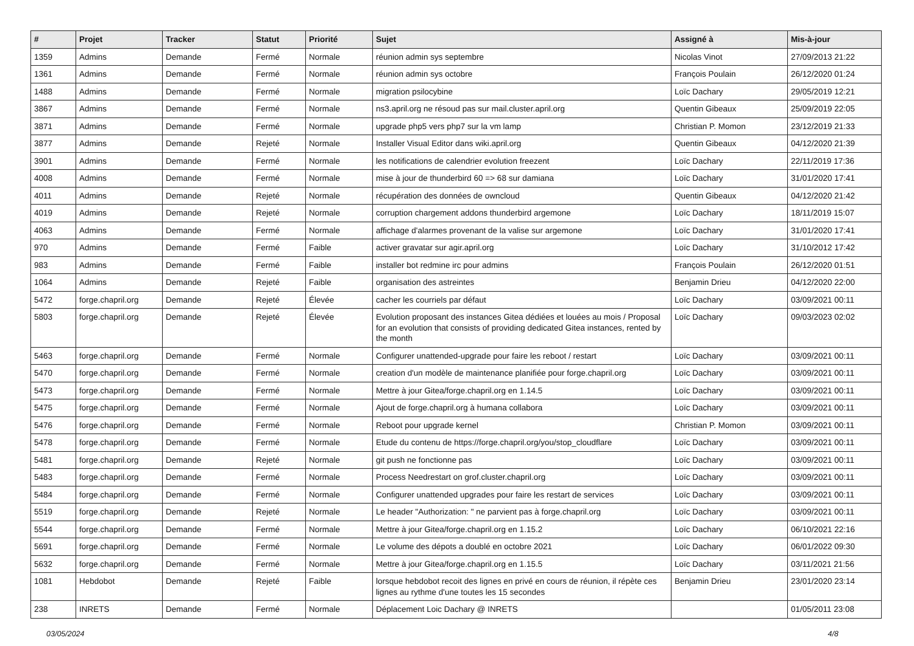| # | Projet | Tracker | Statut | Priorité | Sujet | Assigné à | Mis-à-jour |
| --- | --- | --- | --- | --- | --- | --- | --- |
| 1359 | Admins | Demande | Fermé | Normale | réunion admin sys septembre | Nicolas Vinot | 27/09/2013 21:22 |
| 1361 | Admins | Demande | Fermé | Normale | réunion admin sys octobre | François Poulain | 26/12/2020 01:24 |
| 1488 | Admins | Demande | Fermé | Normale | migration psilocybine | Loïc Dachary | 29/05/2019 12:21 |
| 3867 | Admins | Demande | Fermé | Normale | ns3.april.org ne résoud pas sur mail.cluster.april.org | Quentin Gibeaux | 25/09/2019 22:05 |
| 3871 | Admins | Demande | Fermé | Normale | upgrade php5 vers php7 sur la vm lamp | Christian P. Momon | 23/12/2019 21:33 |
| 3877 | Admins | Demande | Rejeté | Normale | Installer Visual Editor dans wiki.april.org | Quentin Gibeaux | 04/12/2020 21:39 |
| 3901 | Admins | Demande | Fermé | Normale | les notifications de calendrier evolution freezent | Loïc Dachary | 22/11/2019 17:36 |
| 4008 | Admins | Demande | Fermé | Normale | mise à jour de thunderbird 60 => 68 sur damiana | Loïc Dachary | 31/01/2020 17:41 |
| 4011 | Admins | Demande | Rejeté | Normale | récupération des données de owncloud | Quentin Gibeaux | 04/12/2020 21:42 |
| 4019 | Admins | Demande | Rejeté | Normale | corruption chargement addons thunderbird argemone | Loïc Dachary | 18/11/2019 15:07 |
| 4063 | Admins | Demande | Fermé | Normale | affichage d'alarmes provenant de la valise sur argemone | Loïc Dachary | 31/01/2020 17:41 |
| 970 | Admins | Demande | Fermé | Faible | activer gravatar sur agir.april.org | Loïc Dachary | 31/10/2012 17:42 |
| 983 | Admins | Demande | Fermé | Faible | installer bot redmine irc pour admins | François Poulain | 26/12/2020 01:51 |
| 1064 | Admins | Demande | Rejeté | Faible | organisation des astreintes | Benjamin Drieu | 04/12/2020 22:00 |
| 5472 | forge.chapril.org | Demande | Rejeté | Élevée | cacher les courriels par défaut | Loïc Dachary | 03/09/2021 00:11 |
| 5803 | forge.chapril.org | Demande | Rejeté | Élevée | Evolution proposant des instances Gitea dédiées et louées au mois / Proposal for an evolution that consists of providing dedicated Gitea instances, rented by the month | Loïc Dachary | 09/03/2023 02:02 |
| 5463 | forge.chapril.org | Demande | Fermé | Normale | Configurer unattended-upgrade pour faire les reboot / restart | Loïc Dachary | 03/09/2021 00:11 |
| 5470 | forge.chapril.org | Demande | Fermé | Normale | creation d'un modèle de maintenance planifiée pour forge.chapril.org | Loïc Dachary | 03/09/2021 00:11 |
| 5473 | forge.chapril.org | Demande | Fermé | Normale | Mettre à jour Gitea/forge.chapril.org en 1.14.5 | Loïc Dachary | 03/09/2021 00:11 |
| 5475 | forge.chapril.org | Demande | Fermé | Normale | Ajout de forge.chapril.org à humana collabora | Loïc Dachary | 03/09/2021 00:11 |
| 5476 | forge.chapril.org | Demande | Fermé | Normale | Reboot pour upgrade kernel | Christian P. Momon | 03/09/2021 00:11 |
| 5478 | forge.chapril.org | Demande | Fermé | Normale | Etude du contenu de https://forge.chapril.org/you/stop_cloudflare | Loïc Dachary | 03/09/2021 00:11 |
| 5481 | forge.chapril.org | Demande | Rejeté | Normale | git push ne fonctionne pas | Loïc Dachary | 03/09/2021 00:11 |
| 5483 | forge.chapril.org | Demande | Fermé | Normale | Process Needrestart on grof.cluster.chapril.org | Loïc Dachary | 03/09/2021 00:11 |
| 5484 | forge.chapril.org | Demande | Fermé | Normale | Configurer unattended upgrades pour faire les restart de services | Loïc Dachary | 03/09/2021 00:11 |
| 5519 | forge.chapril.org | Demande | Rejeté | Normale | Le header "Authorization: " ne parvient pas à forge.chapril.org | Loïc Dachary | 03/09/2021 00:11 |
| 5544 | forge.chapril.org | Demande | Fermé | Normale | Mettre à jour Gitea/forge.chapril.org en 1.15.2 | Loïc Dachary | 06/10/2021 22:16 |
| 5691 | forge.chapril.org | Demande | Fermé | Normale | Le volume des dépots a doublé en octobre 2021 | Loïc Dachary | 06/01/2022 09:30 |
| 5632 | forge.chapril.org | Demande | Fermé | Normale | Mettre à jour Gitea/forge.chapril.org en 1.15.5 | Loïc Dachary | 03/11/2021 21:56 |
| 1081 | Hebdobot | Demande | Rejeté | Faible | lorsque hebdobot recoit des lignes en privé en cours de réunion, il répète ces lignes au rythme d'une toutes les 15 secondes | Benjamin Drieu | 23/01/2020 23:14 |
| 238 | INRETS | Demande | Fermé | Normale | Déplacement Loic Dachary @ INRETS | | 01/05/2011 23:08 |
03/05/2024 4/8